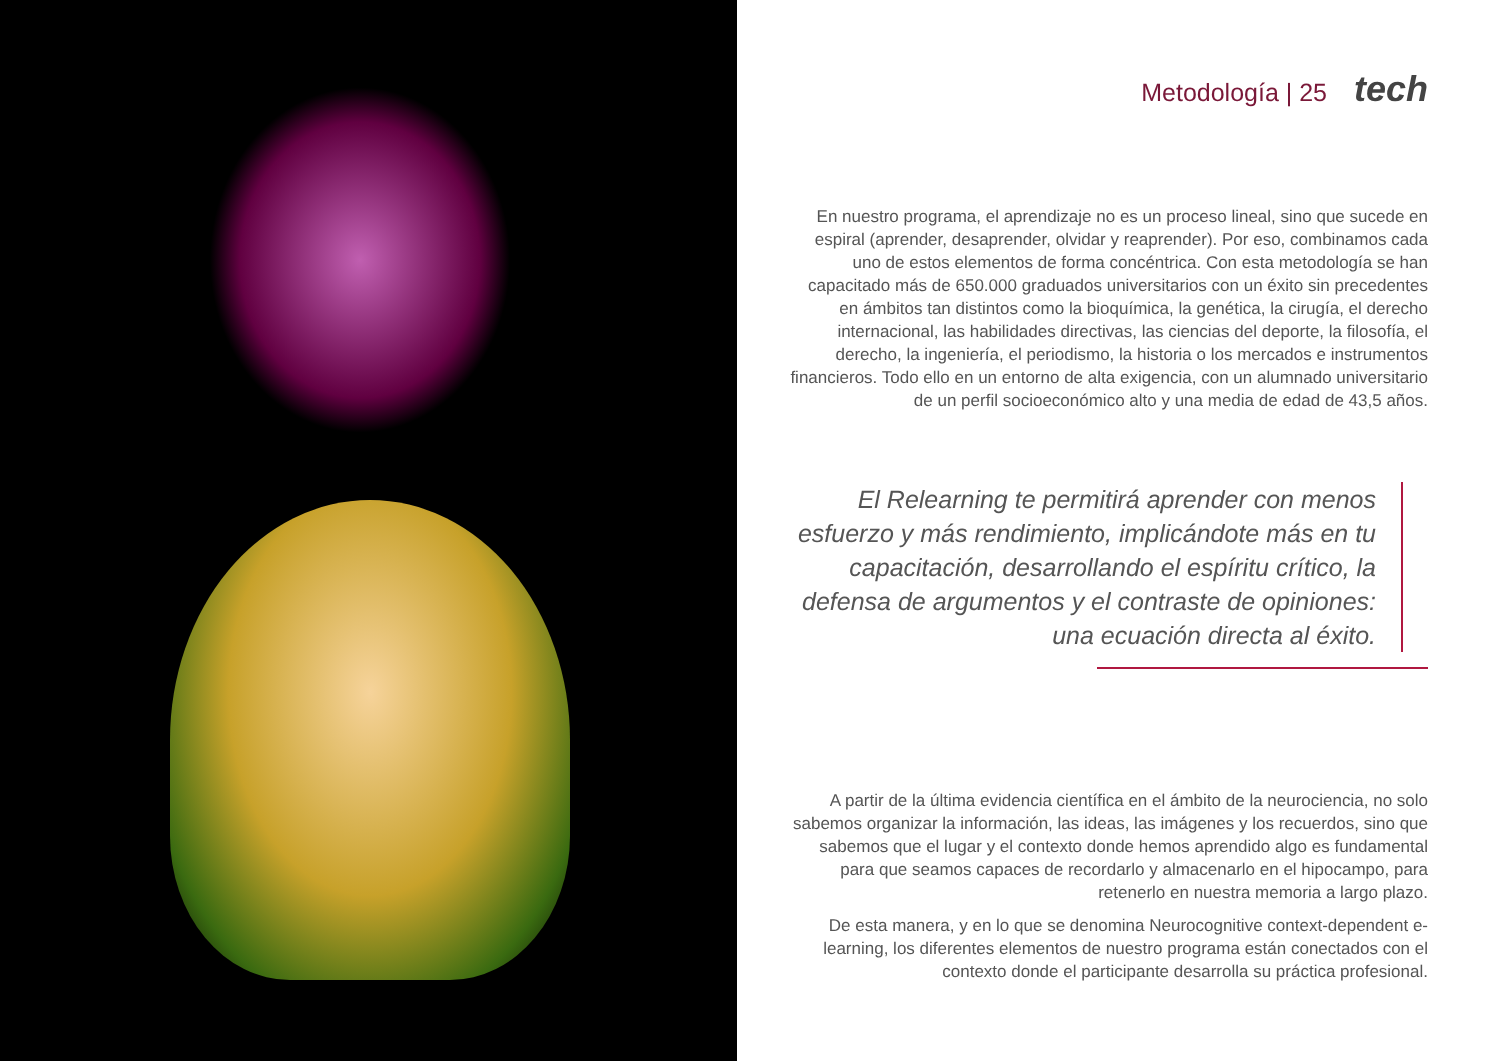Metodología | 25 tech
En nuestro programa, el aprendizaje no es un proceso lineal, sino que sucede en espiral (aprender, desaprender, olvidar y reaprender). Por eso, combinamos cada uno de estos elementos de forma concéntrica. Con esta metodología se han capacitado más de 650.000 graduados universitarios con un éxito sin precedentes en ámbitos tan distintos como la bioquímica, la genética, la cirugía, el derecho internacional, las habilidades directivas, las ciencias del deporte, la filosofía, el derecho, la ingeniería, el periodismo, la historia o los mercados e instrumentos financieros. Todo ello en un entorno de alta exigencia, con un alumnado universitario de un perfil socioeconómico alto y una media de edad de 43,5 años.
El Relearning te permitirá aprender con menos esfuerzo y más rendimiento, implicándote más en tu capacitación, desarrollando el espíritu crítico, la defensa de argumentos y el contraste de opiniones: una ecuación directa al éxito.
A partir de la última evidencia científica en el ámbito de la neurociencia, no solo sabemos organizar la información, las ideas, las imágenes y los recuerdos, sino que sabemos que el lugar y el contexto donde hemos aprendido algo es fundamental para que seamos capaces de recordarlo y almacenarlo en el hipocampo, para retenerlo en nuestra memoria a largo plazo.
De esta manera, y en lo que se denomina Neurocognitive context-dependent e-learning, los diferentes elementos de nuestro programa están conectados con el contexto donde el participante desarrolla su práctica profesional.